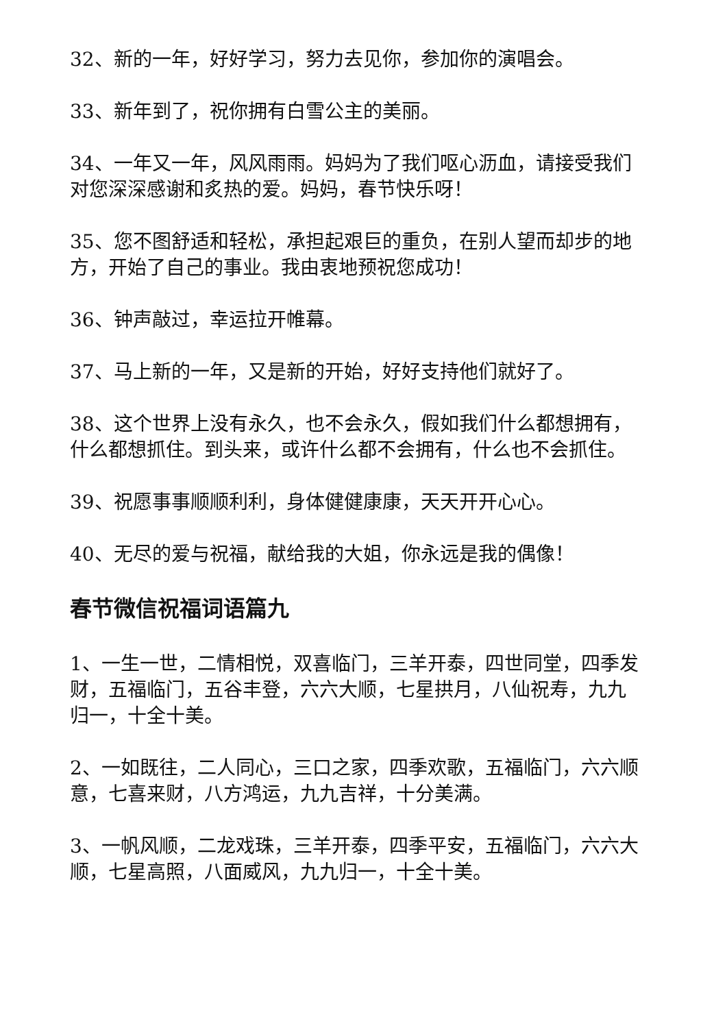32、新的一年，好好学习，努力去见你，参加你的演唱会。
33、新年到了，祝你拥有白雪公主的美丽。
34、一年又一年，风风雨雨。妈妈为了我们呕心沥血，请接受我们对您深深感谢和炙热的爱。妈妈，春节快乐呀！
35、您不图舒适和轻松，承担起艰巨的重负，在别人望而却步的地方，开始了自己的事业。我由衷地预祝您成功！
36、钟声敲过，幸运拉开帷幕。
37、马上新的一年，又是新的开始，好好支持他们就好了。
38、这个世界上没有永久，也不会永久，假如我们什么都想拥有，什么都想抓住。到头来，或许什么都不会拥有，什么也不会抓住。
39、祝愿事事顺顺利利，身体健健康康，天天开开心心。
40、无尽的爱与祝福，献给我的大姐，你永远是我的偶像！
春节微信祝福词语篇九
1、一生一世，二情相悦，双喜临门，三羊开泰，四世同堂，四季发财，五福临门，五谷丰登，六六大顺，七星拱月，八仙祝寿，九九归一，十全十美。
2、一如既往，二人同心，三口之家，四季欢歌，五福临门，六六顺意，七喜来财，八方鸿运，九九吉祥，十分美满。
3、一帆风顺，二龙戏珠，三羊开泰，四季平安，五福临门，六六大顺，七星高照，八面威风，九九归一，十全十美。